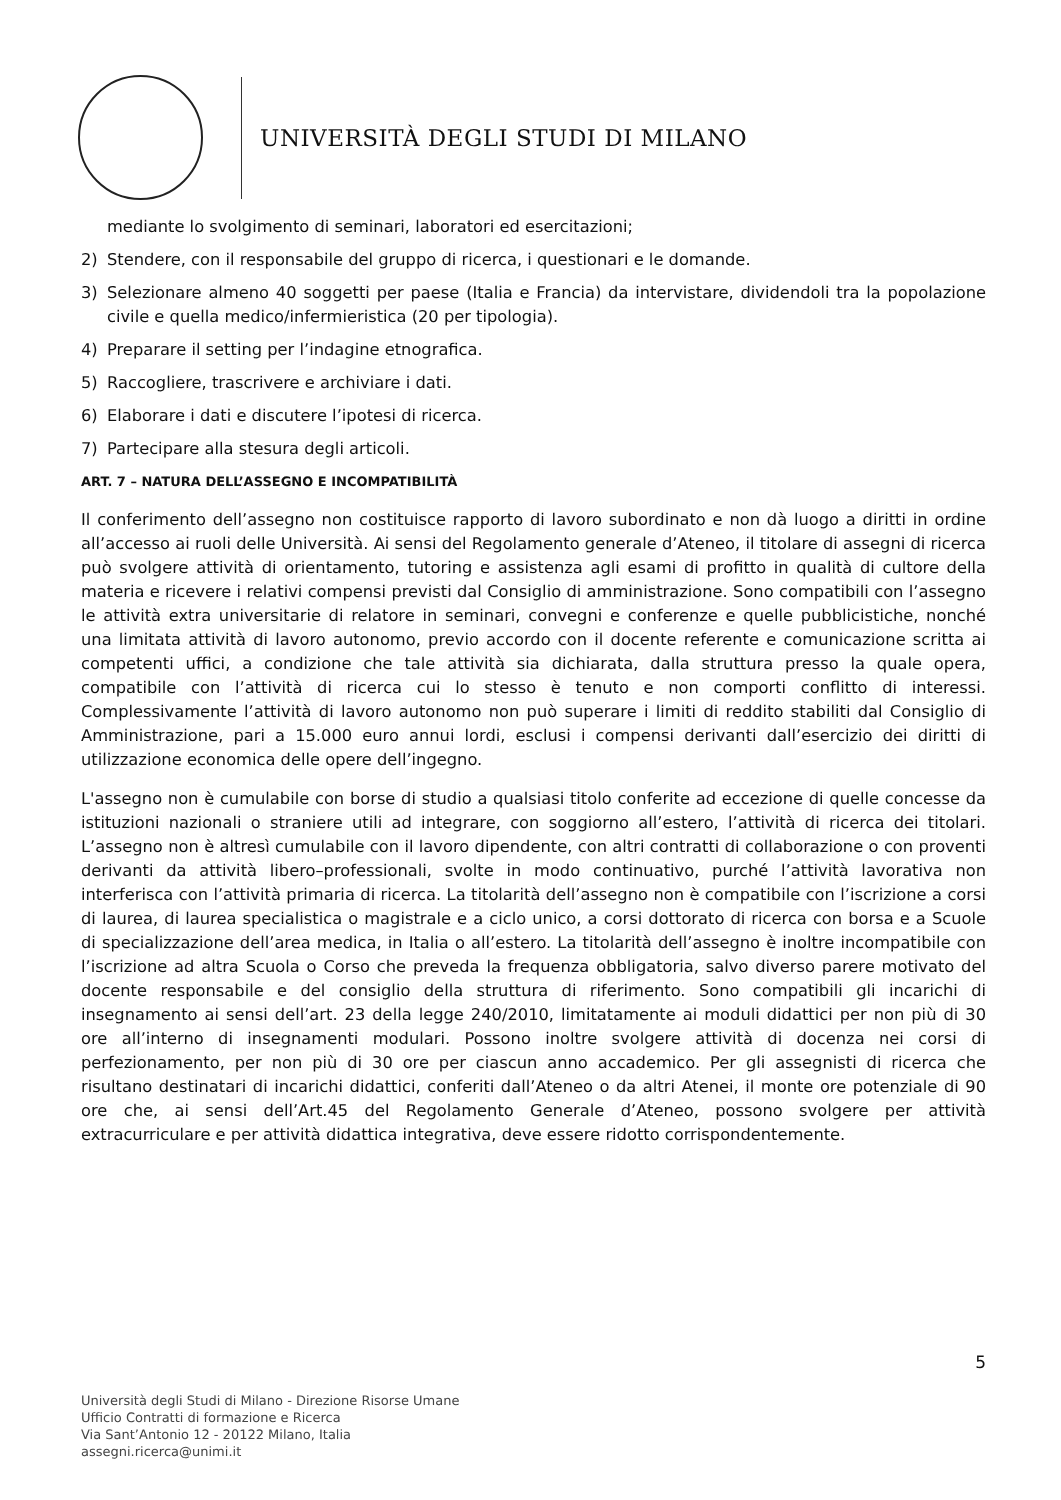UNIVERSITÀ DEGLI STUDI DI MILANO
mediante lo svolgimento di seminari, laboratori ed esercitazioni;
2) Stendere, con il responsabile del gruppo di ricerca, i questionari e le domande.
3) Selezionare almeno 40 soggetti per paese (Italia e Francia) da intervistare, dividendoli tra la popolazione civile e quella medico/infermieristica (20 per tipologia).
4) Preparare il setting per l’indagine etnografica.
5) Raccogliere, trascrivere e archiviare i dati.
6) Elaborare i dati e discutere l’ipotesi di ricerca.
7) Partecipare alla stesura degli articoli.
ART. 7 – NATURA DELL’ASSEGNO E INCOMPATIBILITÀ
Il conferimento dell’assegno non costituisce rapporto di lavoro subordinato e non dà luogo a diritti in ordine all’accesso ai ruoli delle Università. Ai sensi del Regolamento generale d’Ateneo, il titolare di assegni di ricerca può svolgere attività di orientamento, tutoring e assistenza agli esami di profitto in qualità di cultore della materia e ricevere i relativi compensi previsti dal Consiglio di amministrazione. Sono compatibili con l’assegno le attività extra universitarie di relatore in seminari, convegni e conferenze e quelle pubblicistiche, nonché una limitata attività di lavoro autonomo, previo accordo con il docente referente e comunicazione scritta ai competenti uffici, a condizione che tale attività sia dichiarata, dalla struttura presso la quale opera, compatibile con l’attività di ricerca cui lo stesso è tenuto e non comporti conflitto di interessi. Complessivamente l’attività di lavoro autonomo non può superare i limiti di reddito stabiliti dal Consiglio di Amministrazione, pari a 15.000 euro annui lordi, esclusi i compensi derivanti dall’esercizio dei diritti di utilizzazione economica delle opere dell’ingegno.
L'assegno non è cumulabile con borse di studio a qualsiasi titolo conferite ad eccezione di quelle concesse da istituzioni nazionali o straniere utili ad integrare, con soggiorno all’estero, l’attività di ricerca dei titolari. L’assegno non è altresì cumulabile con il lavoro dipendente, con altri contratti di collaborazione o con proventi derivanti da attività libero–professionali, svolte in modo continuativo, purché l’attività lavorativa non interferisca con l’attività primaria di ricerca. La titolarità dell’assegno non è compatibile con l’iscrizione a corsi di laurea, di laurea specialistica o magistrale e a ciclo unico, a corsi dottorato di ricerca con borsa e a Scuole di specializzazione dell’area medica, in Italia o all’estero. La titolarità dell’assegno è inoltre incompatibile con l’iscrizione ad altra Scuola o Corso che preveda la frequenza obbligatoria, salvo diverso parere motivato del docente responsabile e del consiglio della struttura di riferimento. Sono compatibili gli incarichi di insegnamento ai sensi dell’art. 23 della legge 240/2010, limitatamente ai moduli didattici per non più di 30 ore all’interno di insegnamenti modulari. Possono inoltre svolgere attività di docenza nei corsi di perfezionamento, per non più di 30 ore per ciascun anno accademico. Per gli assegnisti di ricerca che risultano destinatari di incarichi didattici, conferiti dall’Ateneo o da altri Atenei, il monte ore potenziale di 90 ore che, ai sensi dell’Art.45 del Regolamento Generale d’Ateneo, possono svolgere per attività extracurriculare e per attività didattica integrativa, deve essere ridotto corrispondentemente.
5
Università degli Studi di Milano - Direzione Risorse Umane
Ufficio Contratti di formazione e Ricerca
Via Sant’Antonio 12 - 20122 Milano, Italia
assegni.ricerca@unimi.it